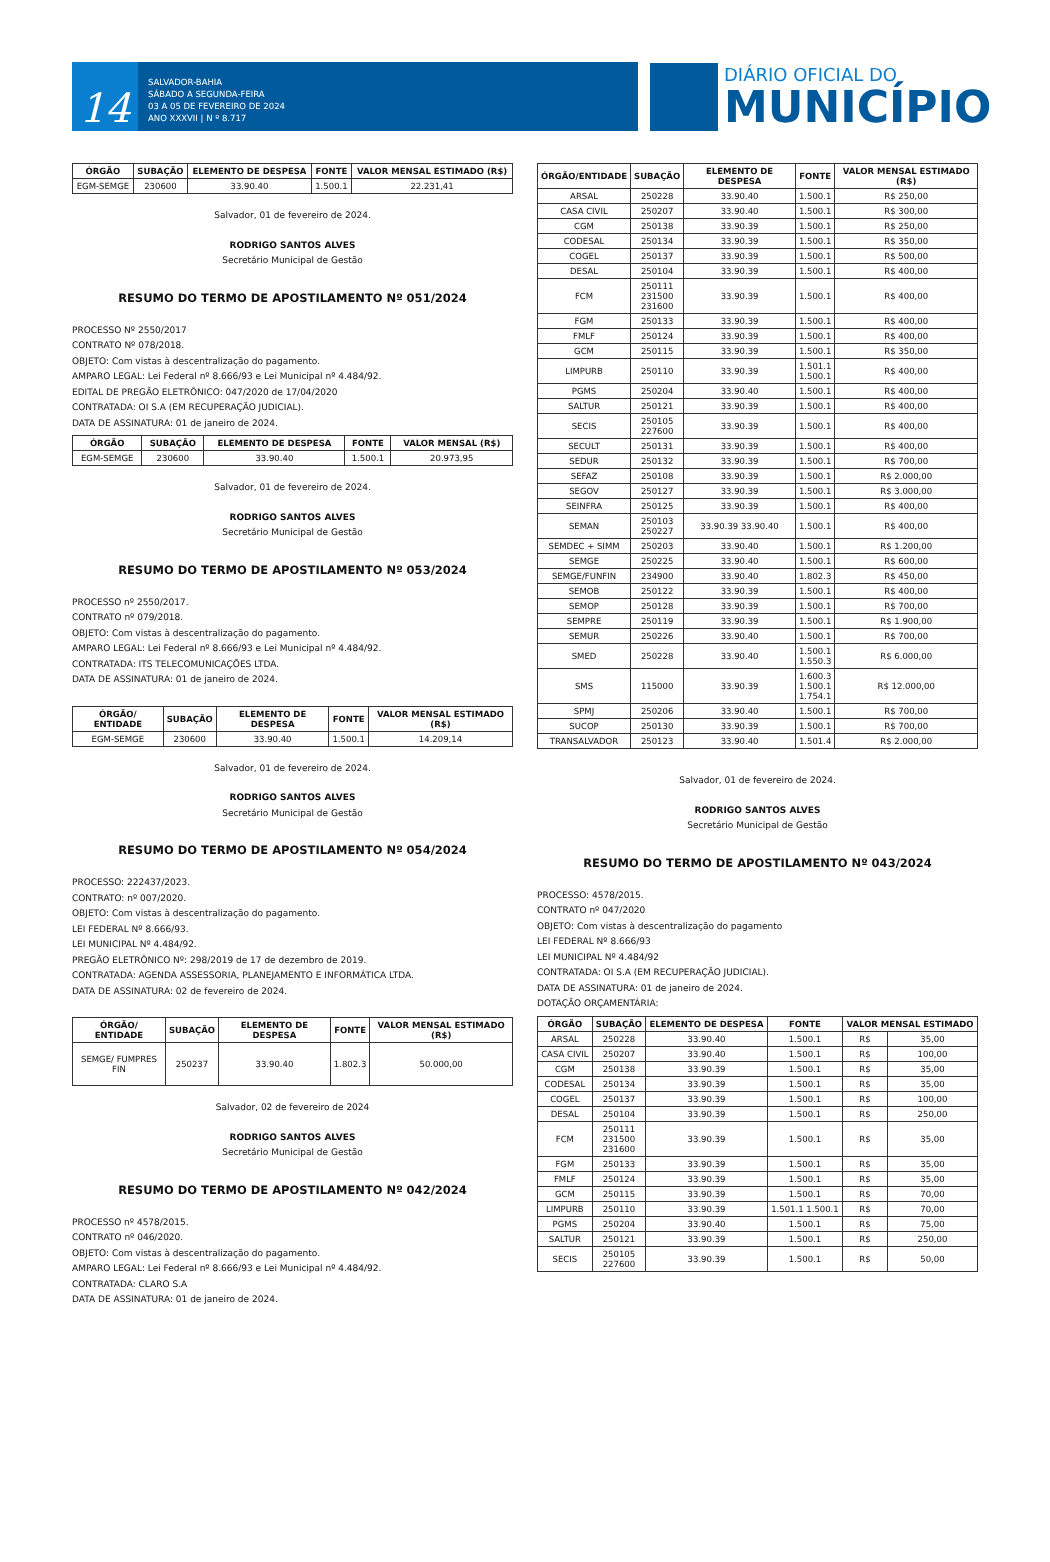14
SALVADOR-BAHIA
SÁBADO A SEGUNDA-FEIRA
03 A 05 DE FEVEREIRO DE 2024
ANO XXXVII | N º 8.717
DIÁRIO OFICIAL DO
MUNICÍPIO
| ÓRGÃO | SUBAÇÃO | ELEMENTO DE DESPESA | FONTE | VALOR MENSAL ESTIMADO (R$) |
| --- | --- | --- | --- | --- |
| EGM-SEMGE | 230600 | 33.90.40 | 1.500.1 | 22.231,41 |
Salvador, 01 de fevereiro de 2024.
RODRIGO SANTOS ALVES
Secretário Municipal de Gestão
RESUMO DO TERMO DE APOSTILAMENTO Nº 051/2024
PROCESSO Nº 2550/2017
CONTRATO Nº 078/2018.
OBJETO: Com vistas à descentralização do pagamento.
AMPARO LEGAL: Lei Federal nº 8.666/93 e Lei Municipal nº 4.484/92.
EDITAL DE PREGÃO ELETRÔNICO: 047/2020 de 17/04/2020
CONTRATADA: OI S.A (EM RECUPERAÇÃO JUDICIAL).
DATA DE ASSINATURA: 01 de janeiro de 2024.
| ÓRGÃO | SUBAÇÃO | ELEMENTO DE DESPESA | FONTE | VALOR MENSAL (R$) |
| --- | --- | --- | --- | --- |
| EGM-SEMGE | 230600 | 33.90.40 | 1.500.1 | 20.973,95 |
Salvador, 01 de fevereiro de 2024.
RODRIGO SANTOS ALVES
Secretário Municipal de Gestão
RESUMO DO TERMO DE APOSTILAMENTO Nº 053/2024
PROCESSO nº 2550/2017.
CONTRATO nº 079/2018.
OBJETO: Com vistas à descentralização do pagamento.
AMPARO LEGAL: Lei Federal nº 8.666/93 e Lei Municipal nº 4.484/92.
CONTRATADA: ITS TELECOMUNICAÇÕES LTDA.
DATA DE ASSINATURA: 01 de janeiro de 2024.
| ÓRGÃO/ ENTIDADE | SUBAÇÃO | ELEMENTO DE DESPESA | FONTE | VALOR MENSAL ESTIMADO (R$) |
| --- | --- | --- | --- | --- |
| EGM-SEMGE | 230600 | 33.90.40 | 1.500.1 | 14.209,14 |
Salvador, 01 de fevereiro de 2024.
RODRIGO SANTOS ALVES
Secretário Municipal de Gestão
RESUMO DO TERMO DE APOSTILAMENTO Nº 054/2024
PROCESSO: 222437/2023.
CONTRATO: nº 007/2020.
OBJETO: Com vistas à descentralização do pagamento.
LEI FEDERAL Nº 8.666/93.
LEI MUNICIPAL Nº 4.484/92.
PREGÃO ELETRÔNICO Nº: 298/2019 de 17 de dezembro de 2019.
CONTRATADA: AGENDA ASSESSORIA, PLANEJAMENTO E INFORMÁTICA LTDA.
DATA DE ASSINATURA: 02 de fevereiro de 2024.
| ÓRGÃO/ ENTIDADE | SUBAÇÃO | ELEMENTO DE DESPESA | FONTE | VALOR MENSAL ESTIMADO (R$) |
| --- | --- | --- | --- | --- |
| SEMGE/ FUMPRES FIN | 250237 | 33.90.40 | 1.802.3 | 50.000,00 |
Salvador, 02 de fevereiro de 2024
RODRIGO SANTOS ALVES
Secretário Municipal de Gestão
RESUMO DO TERMO DE APOSTILAMENTO Nº 042/2024
PROCESSO nº 4578/2015.
CONTRATO nº 046/2020.
OBJETO: Com vistas à descentralização do pagamento.
AMPARO LEGAL: Lei Federal nº 8.666/93 e Lei Municipal nº 4.484/92.
CONTRATADA: CLARO S.A
DATA DE ASSINATURA: 01 de janeiro de 2024.
| ÓRGÃO/ENTIDADE | SUBAÇÃO | ELEMENTO DE DESPESA | FONTE | VALOR MENSAL ESTIMADO (R$) |
| --- | --- | --- | --- | --- |
| ARSAL | 250228 | 33.90.40 | 1.500.1 | R$ 250,00 |
| CASA CIVIL | 250207 | 33.90.40 | 1.500.1 | R$ 300,00 |
| CGM | 250138 | 33.90.39 | 1.500.1 | R$ 250,00 |
| CODESAL | 250134 | 33.90.39 | 1.500.1 | R$ 350,00 |
| COGEL | 250137 | 33.90.39 | 1.500.1 | R$ 500,00 |
| DESAL | 250104 | 33.90.39 | 1.500.1 | R$ 400,00 |
| FCM | 250111 231500 231600 | 33.90.39 | 1.500.1 | R$ 400,00 |
| FGM | 250133 | 33.90.39 | 1.500.1 | R$ 400,00 |
| FMLF | 250124 | 33.90.39 | 1.500.1 | R$ 400,00 |
| GCM | 250115 | 33.90.39 | 1.500.1 | R$ 350,00 |
| LIMPURB | 250110 | 33.90.39 | 1.501.1 1.500.1 | R$ 400,00 |
| PGMS | 250204 | 33.90.40 | 1.500.1 | R$ 400,00 |
| SALTUR | 250121 | 33.90.39 | 1.500.1 | R$ 400,00 |
| SECIS | 250105 227600 | 33.90.39 | 1.500.1 | R$ 400,00 |
| SECULT | 250131 | 33.90.39 | 1.500.1 | R$ 400,00 |
| SEDUR | 250132 | 33.90.39 | 1.500.1 | R$ 700,00 |
| SEFAZ | 250108 | 33.90.39 | 1.500.1 | R$ 2.000,00 |
| SEGOV | 250127 | 33.90.39 | 1.500.1 | R$ 3.000,00 |
| SEINFRA | 250125 | 33.90.39 | 1.500.1 | R$ 400,00 |
| SEMAN | 250103 250227 | 33.90.39 33.90.40 | 1.500.1 | R$ 400,00 |
| SEMDEC + SIMM | 250203 | 33.90.40 | 1.500.1 | R$ 1.200,00 |
| SEMGE | 250225 | 33.90.40 | 1.500.1 | R$ 600,00 |
| SEMGE/FUNFIN | 234900 | 33.90.40 | 1.802.3 | R$ 450,00 |
| SEMOB | 250122 | 33.90.39 | 1.500.1 | R$ 400,00 |
| SEMOP | 250128 | 33.90.39 | 1.500.1 | R$ 700,00 |
| SEMPRE | 250119 | 33.90.39 | 1.500.1 | R$ 1.900,00 |
| SEMUR | 250226 | 33.90.40 | 1.500.1 | R$ 700,00 |
| SMED | 250228 | 33.90.40 | 1.500.1 1.550.3 | R$ 6.000,00 |
| SMS | 115000 | 33.90.39 | 1.600.3 1.500.1 1.754.1 | R$ 12.000,00 |
| SPMJ | 250206 | 33.90.40 | 1.500.1 | R$ 700,00 |
| SUCOP | 250130 | 33.90.39 | 1.500.1 | R$ 700,00 |
| TRANSALVADOR | 250123 | 33.90.40 | 1.501.4 | R$ 2.000,00 |
Salvador, 01 de fevereiro de 2024.
RODRIGO SANTOS ALVES
Secretário Municipal de Gestão
RESUMO DO TERMO DE APOSTILAMENTO Nº 043/2024
PROCESSO: 4578/2015.
CONTRATO nº 047/2020
OBJETO: Com vistas à descentralização do pagamento
LEI FEDERAL Nº 8.666/93
LEI MUNICIPAL Nº 4.484/92
CONTRATADA: OI S.A (EM RECUPERAÇÃO JUDICIAL).
DATA DE ASSINATURA: 01 de janeiro de 2024.
DOTAÇÃO ORÇAMENTÁRIA:
| ÓRGÃO | SUBAÇÃO | ELEMENTO DE DESPESA | FONTE | VALOR MENSAL ESTIMADO | |
| --- | --- | --- | --- | --- | --- |
| ARSAL | 250228 | 33.90.40 | 1.500.1 | R$ | 35,00 |
| CASA CIVIL | 250207 | 33.90.40 | 1.500.1 | R$ | 100,00 |
| CGM | 250138 | 33.90.39 | 1.500.1 | R$ | 35,00 |
| CODESAL | 250134 | 33.90.39 | 1.500.1 | R$ | 35,00 |
| COGEL | 250137 | 33.90.39 | 1.500.1 | R$ | 100,00 |
| DESAL | 250104 | 33.90.39 | 1.500.1 | R$ | 250,00 |
| FCM | 250111 231500 231600 | 33.90.39 | 1.500.1 | R$ | 35,00 |
| FGM | 250133 | 33.90.39 | 1.500.1 | R$ | 35,00 |
| FMLF | 250124 | 33.90.39 | 1.500.1 | R$ | 35,00 |
| GCM | 250115 | 33.90.39 | 1.500.1 | R$ | 70,00 |
| LIMPURB | 250110 | 33.90.39 | 1.501.1 1.500.1 | R$ | 70,00 |
| PGMS | 250204 | 33.90.40 | 1.500.1 | R$ | 75,00 |
| SALTUR | 250121 | 33.90.39 | 1.500.1 | R$ | 250,00 |
| SECIS | 250105 227600 | 33.90.39 | 1.500.1 | R$ | 50,00 |